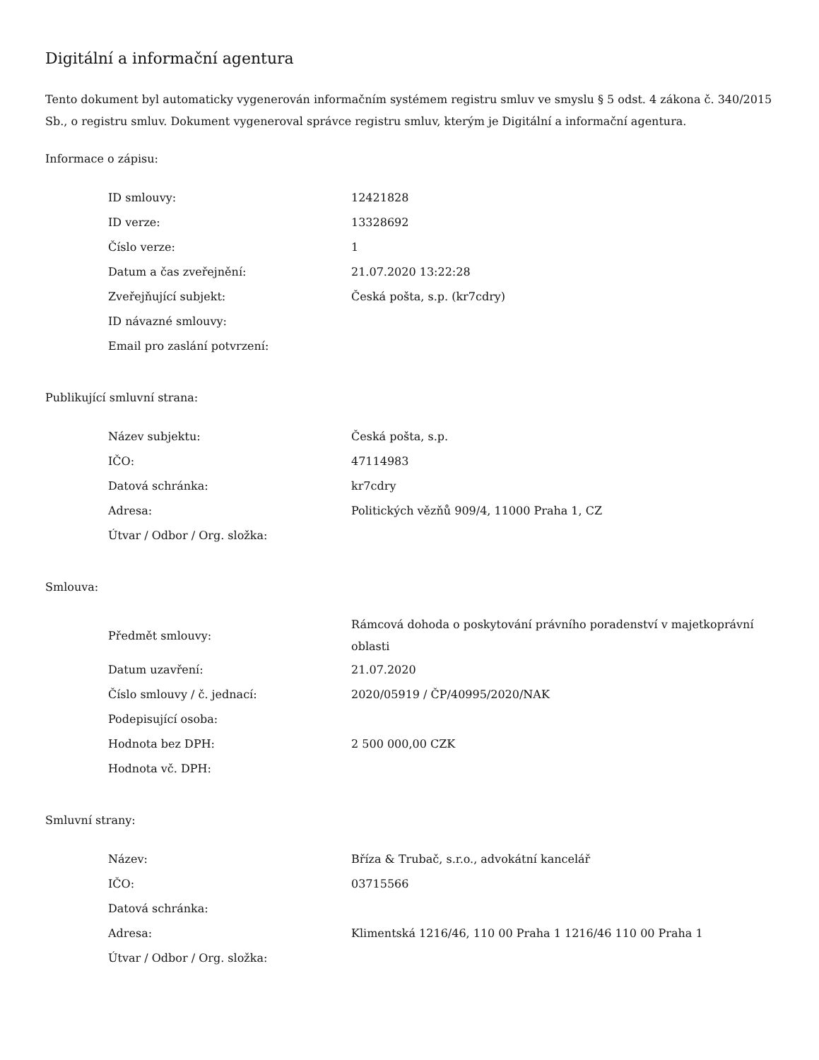Digitální a informační agentura
Tento dokument byl automaticky vygenerován informačním systémem registru smluv ve smyslu § 5 odst. 4 zákona č. 340/2015 Sb., o registru smluv. Dokument vygeneroval správce registru smluv, kterým je Digitální a informační agentura.
Informace o zápisu:
| ID smlouvy: | 12421828 |
| ID verze: | 13328692 |
| Číslo verze: | 1 |
| Datum a čas zveřejnění: | 21.07.2020 13:22:28 |
| Zveřejňující subjekt: | Česká pošta, s.p. (kr7cdry) |
| ID návazné smlouvy: | |
| Email pro zaslání potvrzení: | |
Publikující smluvní strana:
| Název subjektu: | Česká pošta, s.p. |
| IČO: | 47114983 |
| Datová schránka: | kr7cdry |
| Adresa: | Politických vězňů 909/4, 11000 Praha 1, CZ |
| Útvar / Odbor / Org. složka: | |
Smlouva:
| Předmět smlouvy: | Rámcová dohoda o poskytování právního poradenství v majetkoprávní oblasti |
| Datum uzavření: | 21.07.2020 |
| Číslo smlouvy / č. jednací: | 2020/05919 / ČP/40995/2020/NAK |
| Podepisující osoba: | |
| Hodnota bez DPH: | 2 500 000,00 CZK |
| Hodnota vč. DPH: | |
Smluvní strany:
| Název: | Bříza & Trubač, s.r.o., advokátní kancelář |
| IČO: | 03715566 |
| Datová schránka: | |
| Adresa: | Klimentská 1216/46, 110 00 Praha 1 1216/46 110 00 Praha 1 |
| Útvar / Odbor / Org. složka: | |